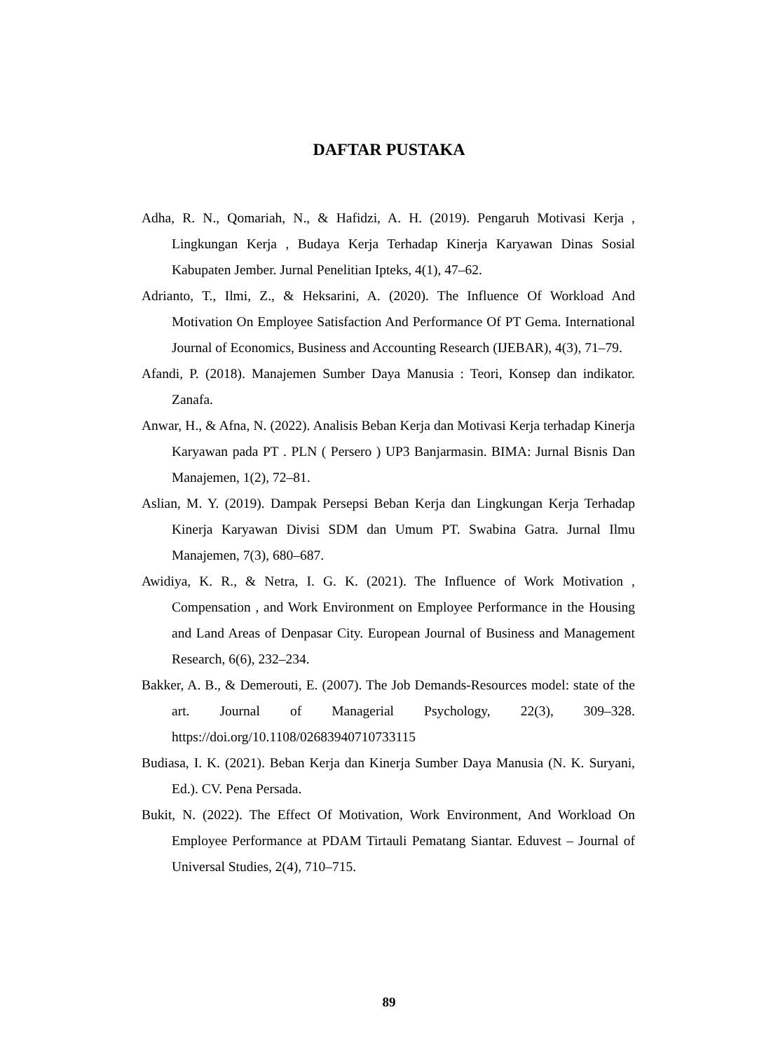DAFTAR PUSTAKA
Adha, R. N., Qomariah, N., & Hafidzi, A. H. (2019). Pengaruh Motivasi Kerja , Lingkungan Kerja , Budaya Kerja Terhadap Kinerja Karyawan Dinas Sosial Kabupaten Jember. Jurnal Penelitian Ipteks, 4(1), 47–62.
Adrianto, T., Ilmi, Z., & Heksarini, A. (2020). The Influence Of Workload And Motivation On Employee Satisfaction And Performance Of PT Gema. International Journal of Economics, Business and Accounting Research (IJEBAR), 4(3), 71–79.
Afandi, P. (2018). Manajemen Sumber Daya Manusia : Teori, Konsep dan indikator. Zanafa.
Anwar, H., & Afna, N. (2022). Analisis Beban Kerja dan Motivasi Kerja terhadap Kinerja Karyawan pada PT . PLN ( Persero ) UP3 Banjarmasin. BIMA: Jurnal Bisnis Dan Manajemen, 1(2), 72–81.
Aslian, M. Y. (2019). Dampak Persepsi Beban Kerja dan Lingkungan Kerja Terhadap Kinerja Karyawan Divisi SDM dan Umum PT. Swabina Gatra. Jurnal Ilmu Manajemen, 7(3), 680–687.
Awidiya, K. R., & Netra, I. G. K. (2021). The Influence of Work Motivation , Compensation , and Work Environment on Employee Performance in the Housing and Land Areas of Denpasar City. European Journal of Business and Management Research, 6(6), 232–234.
Bakker, A. B., & Demerouti, E. (2007). The Job Demands-Resources model: state of the art. Journal of Managerial Psychology, 22(3), 309–328. https://doi.org/10.1108/02683940710733115
Budiasa, I. K. (2021). Beban Kerja dan Kinerja Sumber Daya Manusia (N. K. Suryani, Ed.). CV. Pena Persada.
Bukit, N. (2022). The Effect Of Motivation, Work Environment, And Workload On Employee Performance at PDAM Tirtauli Pematang Siantar. Eduvest – Journal of Universal Studies, 2(4), 710–715.
89